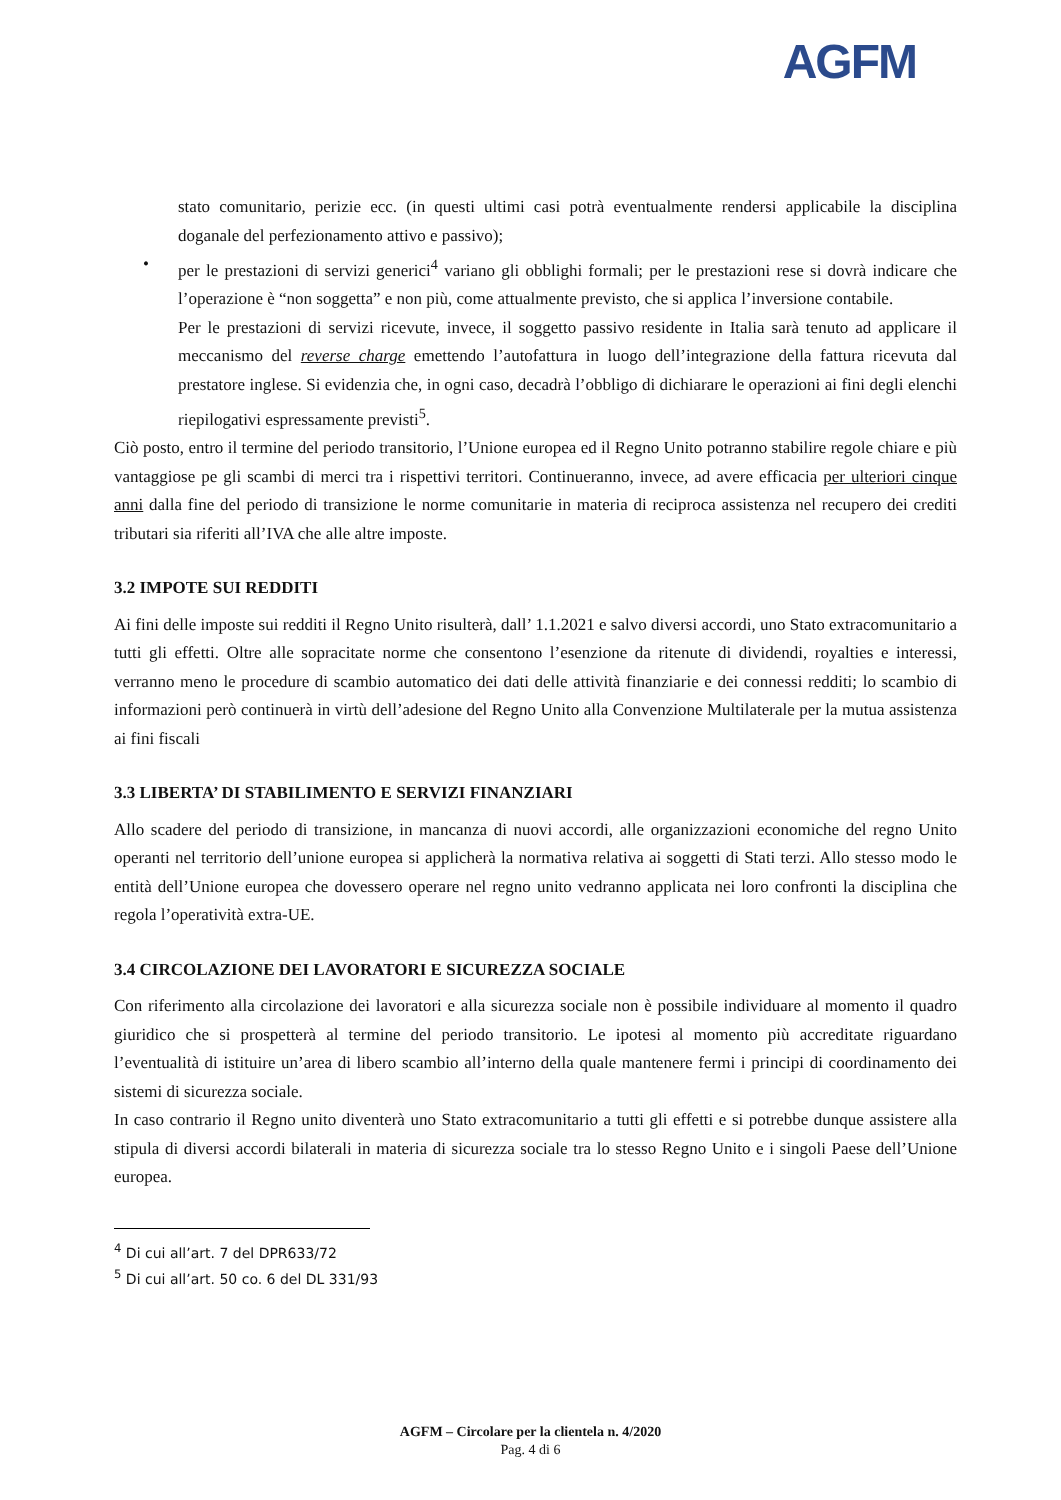AGFM
stato comunitario, perizie ecc. (in questi ultimi casi potrà eventualmente rendersi applicabile la disciplina doganale del perfezionamento attivo e passivo);
• per le prestazioni di servizi generici<sup>4</sup> variano gli obblighi formali; per le prestazioni rese si dovrà indicare che l’operazione è “non soggetta” e non più, come attualmente previsto, che si applica l’inversione contabile.
Per le prestazioni di servizi ricevute, invece, il soggetto passivo residente in Italia sarà tenuto ad applicare il meccanismo del reverse charge emettendo l’autofattura in luogo dell’integrazione della fattura ricevuta dal prestatore inglese. Si evidenzia che, in ogni caso, decadrà l’obbligo di dichiarare le operazioni ai fini degli elenchi riepilogativi espressamente previsti<sup>5</sup>.
Ciò posto, entro il termine del periodo transitorio, l’Unione europea ed il Regno Unito potranno stabilire regole chiare e più vantaggiose pe gli scambi di merci tra i rispettivi territori. Continueranno, invece, ad avere efficacia per ulteriori cinque anni dalla fine del periodo di transizione le norme comunitarie in materia di reciproca assistenza nel recupero dei crediti tributari sia riferiti all’IVA che alle altre imposte.
3.2 IMPOTE SUI REDDITI
Ai fini delle imposte sui redditi il Regno Unito risulterà, dall’ 1.1.2021 e salvo diversi accordi, uno Stato extracomunitario a tutti gli effetti. Oltre alle sopracitate norme che consentono l’esenzione da ritenute di dividendi, royalties e interessi, verranno meno le procedure di scambio automatico dei dati delle attività finanziarie e dei connessi redditi; lo scambio di informazioni però continuerà in virtù dell’adesione del Regno Unito alla Convenzione Multilaterale per la mutua assistenza ai fini fiscali
3.3 LIBERTA’ DI STABILIMENTO E SERVIZI FINANZIARI
Allo scadere del periodo di transizione, in mancanza di nuovi accordi, alle organizzazioni economiche del regno Unito operanti nel territorio dell’unione europea si applicherà la normativa relativa ai soggetti di Stati terzi. Allo stesso modo le entità dell’Unione europea che dovessero operare nel regno unito vedranno applicata nei loro confronti la disciplina che regola l’operatività extra-UE.
3.4 CIRCOLAZIONE DEI LAVORATORI E SICUREZZA SOCIALE
Con riferimento alla circolazione dei lavoratori e alla sicurezza sociale non è possibile individuare al momento il quadro giuridico che si prospetterà al termine del periodo transitorio. Le ipotesi al momento più accreditate riguardano l’eventualità di istituire un’area di libero scambio all’interno della quale mantenere fermi i principi di coordinamento dei sistemi di sicurezza sociale.
In caso contrario il Regno unito diventerà uno Stato extracomunitario a tutti gli effetti e si potrebbe dunque assistere alla stipula di diversi accordi bilaterali in materia di sicurezza sociale tra lo stesso Regno Unito e i singoli Paese dell’Unione europea.
<sup>4</sup> Di cui all’art. 7 del DPR633/72
<sup>5</sup> Di cui all’art. 50 co. 6 del DL 331/93
AGFM – Circolare per la clientela n. 4/2020
Pag. 4 di 6